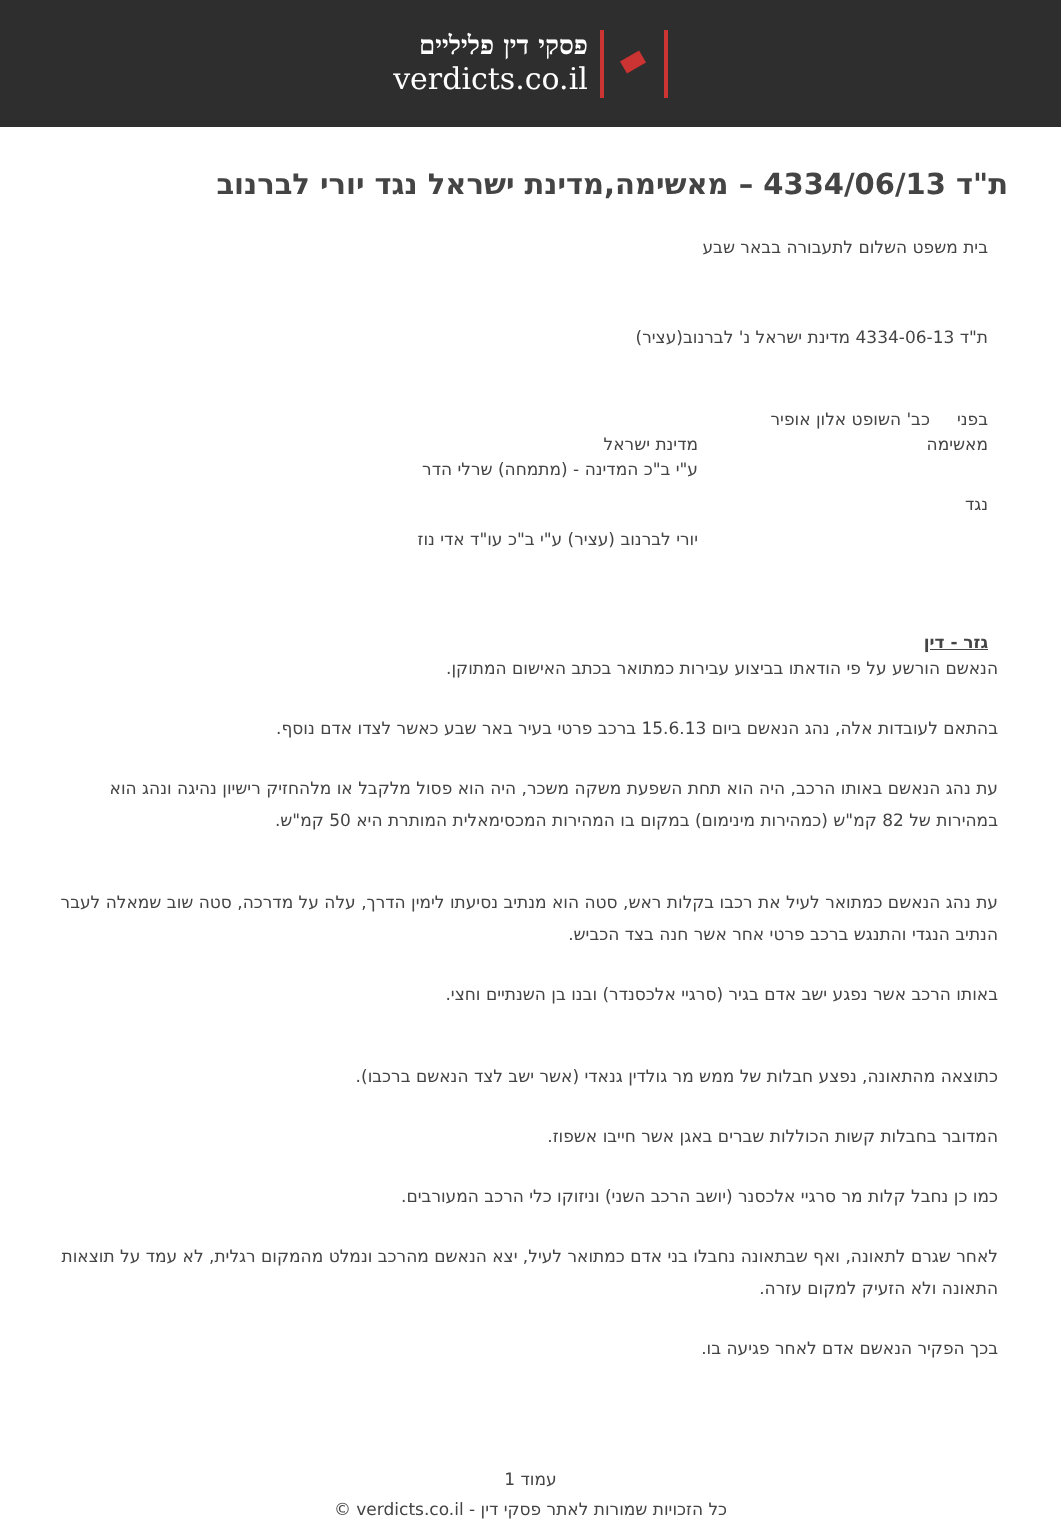פסקי דין פליליים
verdicts.co.il
ת"ד 4334/06/13 – מאשימה,מדינת ישראל נגד יורי לברנוב
בית משפט השלום לתעבורה בבאר שבע
ת"ד 4334-06-13 מדינת ישראל נ' לברנוב(עציר)
בפני כב' השופט אלון אופיר
מאשימה מדינת ישראל
ע"י ב"כ המדינה - (מתמחה) שרלי הדר
נגד
יורי לברנוב (עציר) ע"י ב"כ עו"ד אדי נוז
גזר - דין
הנאשם הורשע על פי הודאתו בביצוע עבירות כמתואר בכתב האישום המתוקן.
בהתאם לעובדות אלה, נהג הנאשם ביום 15.6.13 ברכב פרטי בעיר באר שבע כאשר לצדו אדם נוסף.
עת נהג הנאשם באותו הרכב, היה הוא תחת השפעת משקה משכר, היה הוא פסול מלקבל או מלהחזיק רישיון נהיגה ונהג הוא במהירות של 82 קמ"ש (כמהירות מינימום) במקום בו המהירות המכסימאלית המותרת היא 50 קמ"ש.
עת נהג הנאשם כמתואר לעיל את רכבו בקלות ראש, סטה הוא מנתיב נסיעתו לימין הדרך, עלה על מדרכה, סטה שוב שמאלה לעבר הנתיב הנגדי והתנגש ברכב פרטי אחר אשר חנה בצד הכביש.
באותו הרכב אשר נפגע ישב אדם בגיר (סרגיי אלכסנדר) ובנו בן השנתיים וחצי.
כתוצאה מהתאונה, נפצע חבלות של ממש מר גולדין גנאדי (אשר ישב לצד הנאשם ברכבו).
המדובר בחבלות קשות הכוללות שברים באגן אשר חייבו אשפוז.
כמו כן נחבל קלות מר סרגיי אלכסנר (יושב הרכב השני) וניזוקו כלי הרכב המעורבים.
לאחר שגרם לתאונה, ואף שבתאונה נחבלו בני אדם כמתואר לעיל, יצא הנאשם מהרכב ונמלט מהמקום רגלית, לא עמד על תוצאות התאונה ולא הזעיק למקום עזרה.
בכך הפקיר הנאשם אדם לאחר פגיעה בו.
עמוד 1
כל הזכויות שמורות לאתר פסקי דין - verdicts.co.il ©